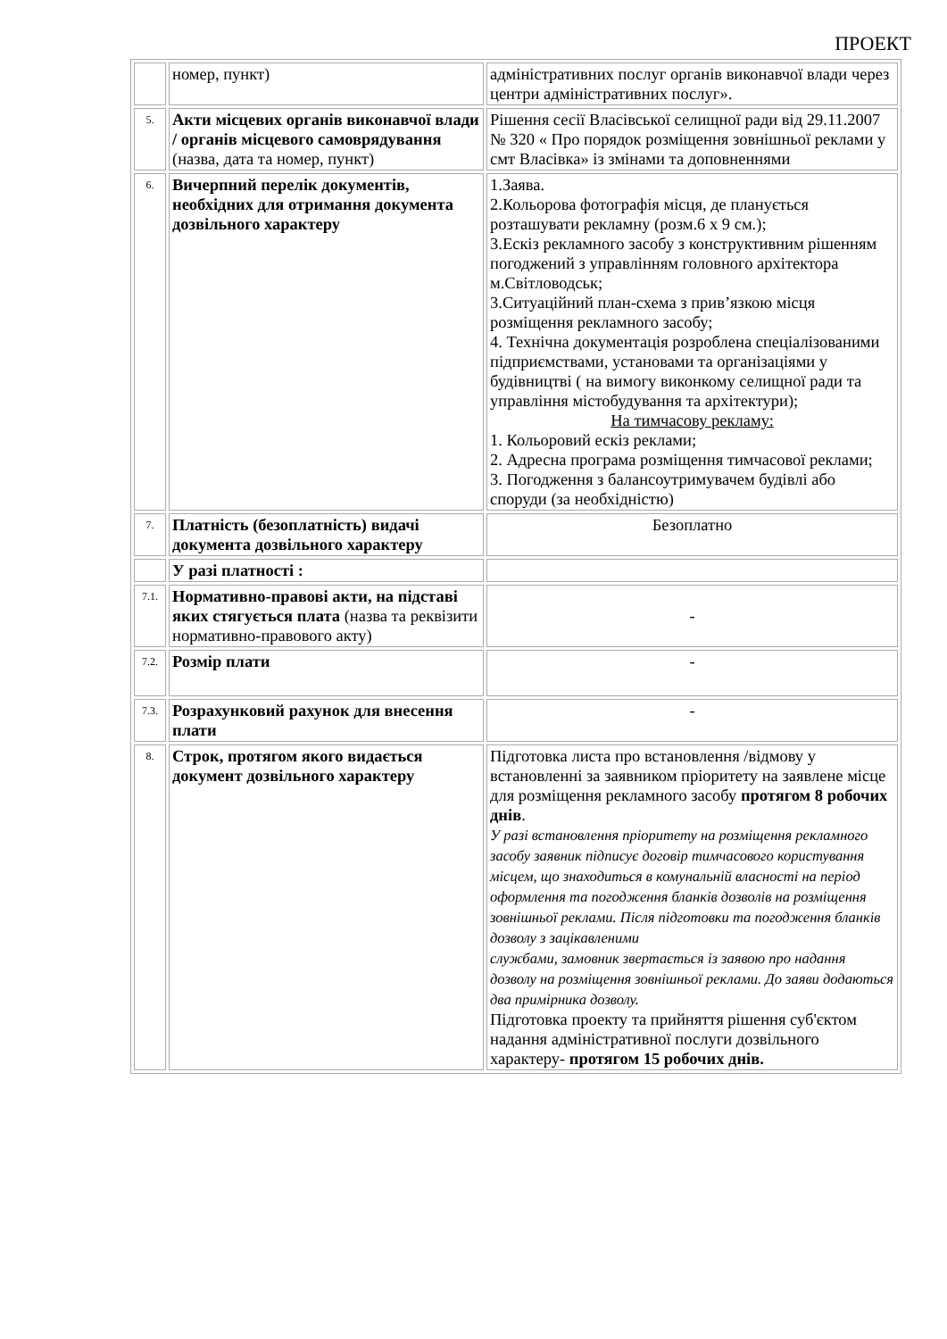ПРОЕКТ
| | номер, пункт) | адміністративних послуг органів виконавчої влади через центри адміністративних послуг». |
| 5. | Акти місцевих органів виконавчої влади / органів місцевого самоврядування (назва, дата та номер, пункт) | Рішення сесії Власівської селищної ради від 29.11.2007 № 320 « Про порядок розміщення зовнішньої реклами у смт Власівка» із змінами та доповненнями |
| 6. | Вичерпний перелік документів, необхідних для отримання документа дозвільного характеру | 1.Заява. 2.Кольорова фотографія місця, де планується розташувати рекламну (розм.6 х 9 см.); 3.Ескіз рекламного засобу з конструктивним рішенням погоджений з управлінням головного архітектора м.Світловодськ; 3.Ситуаційний план-схема з прив’язкою місця розміщення рекламного засобу; 4. Технічна документація розроблена спеціалізованими підприємствами, установами та організаціями у будівництві ( на вимогу виконкому селищної ради та управління містобудування та архітектури); На тимчасову рекламу: 1. Кольоровий ескіз реклами; 2. Адресна програма розміщення тимчасової реклами; 3. Погодження з балансоутримувачем будівлі або споруди (за необхідністю) |
| 7. | Платність (безоплатність) видачі документа дозвільного характеру | Безоплатно |
| | У разі платності : | |
| 7.1. | Нормативно-правові акти, на підставі яких стягується плата (назва та реквізити нормативно-правового акту) | - |
| 7.2. | Розмір плати | - |
| 7.3. | Розрахунковий рахунок для внесення плати | - |
| 8. | Строк, протягом якого видається документ дозвільного характеру | Підготовка листа про встановлення /відмову у встановленні за заявником пріоритету на заявлене місце для розміщення рекламного засобу протягом 8 робочих днів . У разі встановлення пріоритету на розміщення рекламного засобу заявник підписує договір тимчасового користування місцем, що знаходиться в комунальній власності на період оформлення та погодження бланків дозволів на розміщення зовнішньої реклами. Після підготовки та погодження бланків дозволу з зацікавленими службами, замовник звертається із заявою про надання дозволу на розміщення зовнішньої реклами. До заяви додаються два примірника дозволу. Підготовка проекту та прийняття рішення суб'єктом надання адміністративної послуги дозвільного характеру- протягом 15 робочих днів. |